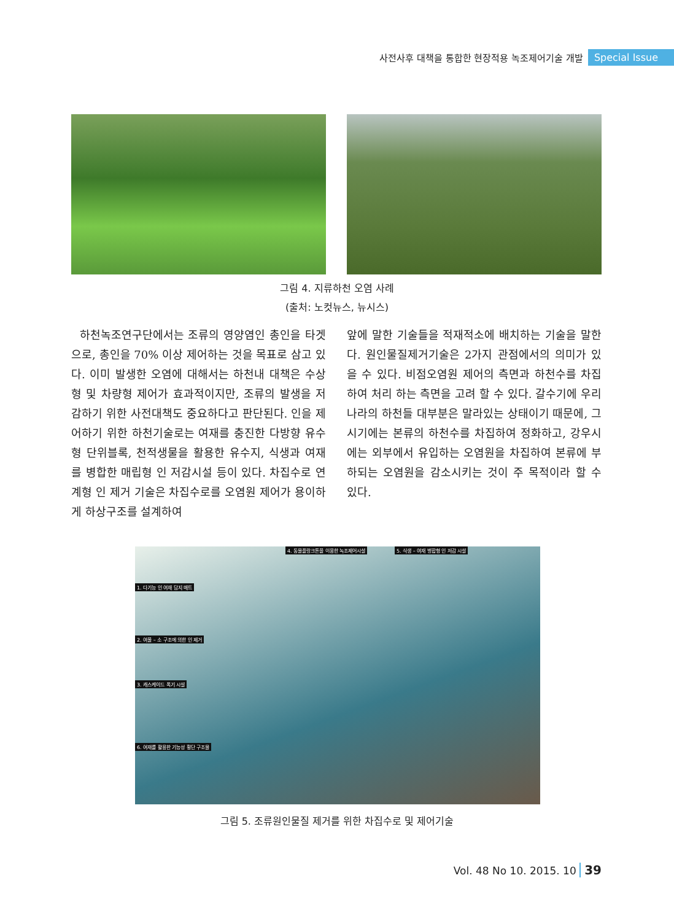사전사후 대책을 통합한 현장적용 녹조제어기술 개발 Special Issue
그림 4. 지류하천 오염 사례
(출처: 노컷뉴스, 뉴시스)
하천녹조연구단에서는 조류의 영양염인 총인을 타겟으로, 총인을 70% 이상 제어하는 것을 목표로 삼고 있다. 이미 발생한 오염에 대해서는 하천내 대책은 수상형 및 차량형 제어가 효과적이지만, 조류의 발생을 저감하기 위한 사전대책도 중요하다고 판단된다. 인을 제어하기 위한 하천기술로는 여재를 충진한 다방향 유수형 단위블록, 천적생물을 활용한 유수지, 식생과 여재를 병합한 매립형 인 저감시설 등이 있다. 차집수로 연계형 인 제거 기술은 차집수로를 오염원 제어가 용이하게 하상구조를 설계하여
앞에 말한 기술들을 적재적소에 배치하는 기술을 말한다. 원인물질제거기술은 2가지 관점에서의 의미가 있을 수 있다. 비점오염원 제어의 측면과 하천수를 차집하여 처리 하는 측면을 고려 할 수 있다. 갈수기에 우리나라의 하천들 대부분은 말라있는 상태이기 때문에, 그 시기에는 본류의 하천수를 차집하여 정화하고, 강우시에는 외부에서 유입하는 오염원을 차집하여 본류에 부하되는 오염원을 감소시키는 것이 주 목적이라 할 수 있다.
4. 동물플랑크톤을 이용한 녹조제어시설
5. 식생 – 여재 병합형 인 저감 시설
1. 다기능 인 여재 담지 매트
2. 여울 – 소 구조에 의한 인 제거
3. 캐스케이드 폭기 시설
6. 여재를 활용한 기능성 횡단 구조물
그림 5. 조류원인물질 제거를 위한 차집수로 및 제어기술
Vol. 48 No 10. 2015. 10 39